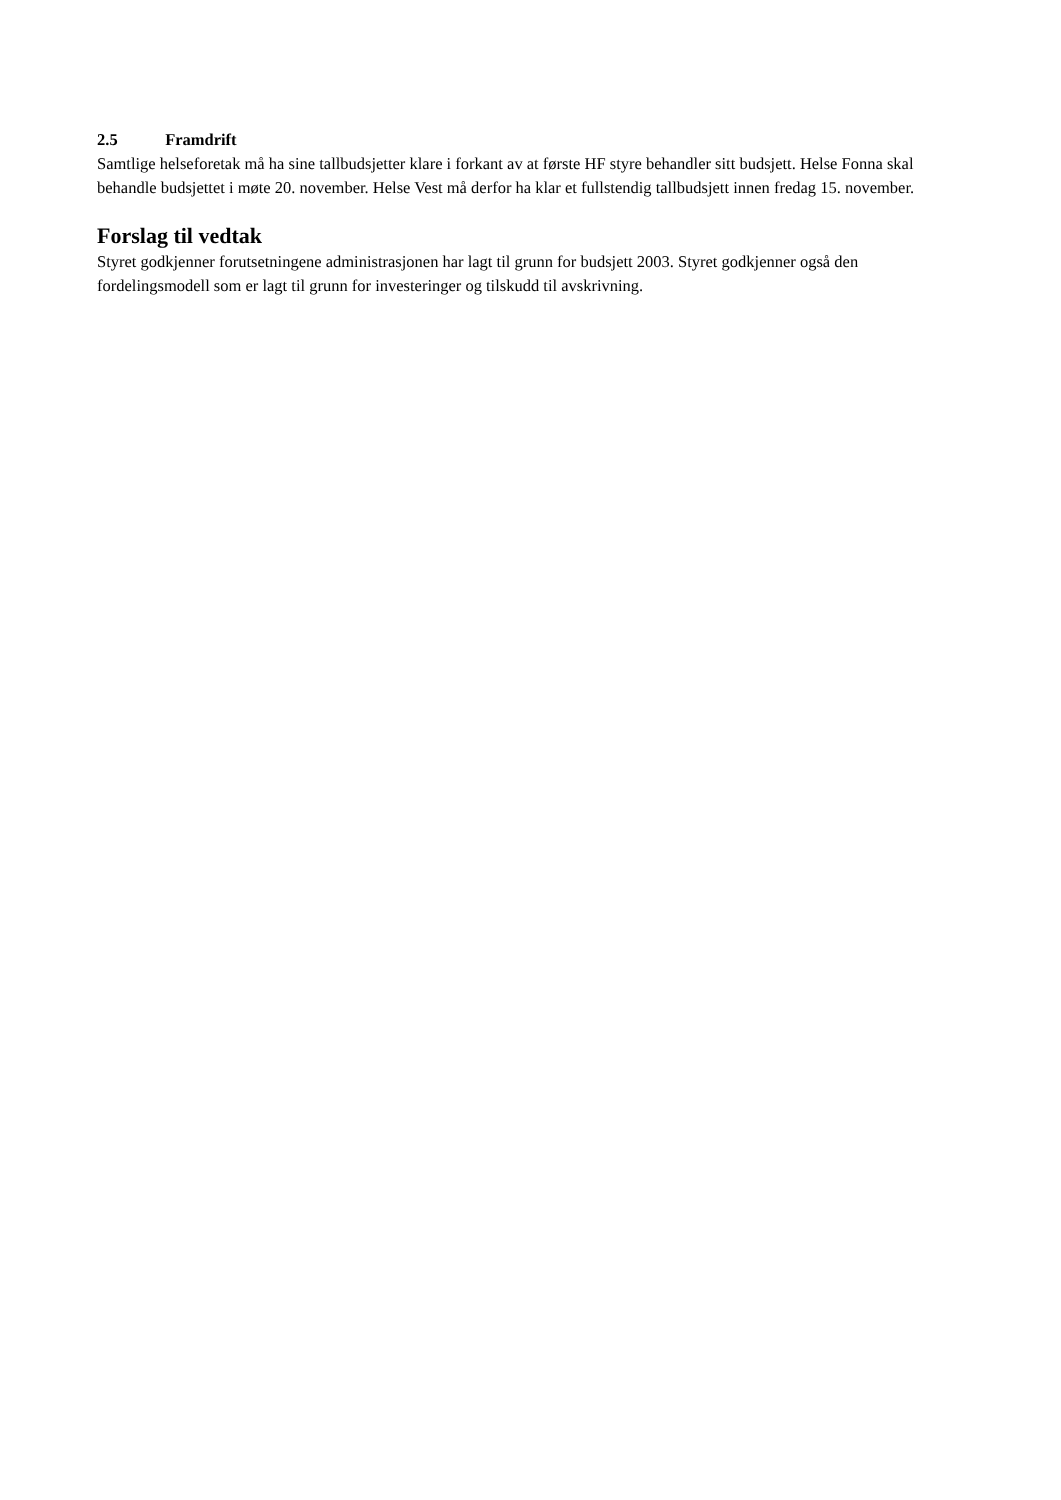2.5 Framdrift
Samtlige helseforetak må ha sine tallbudsjetter klare i forkant av at første HF styre behandler sitt budsjett. Helse Fonna skal behandle budsjettet i møte 20. november. Helse Vest må derfor ha klar et fullstendig tallbudsjett innen fredag 15. november.
Forslag til vedtak
Styret godkjenner forutsetningene administrasjonen har lagt til grunn for budsjett 2003. Styret godkjenner også den fordelingsmodell som er lagt til grunn for investeringer og tilskudd til avskrivning.